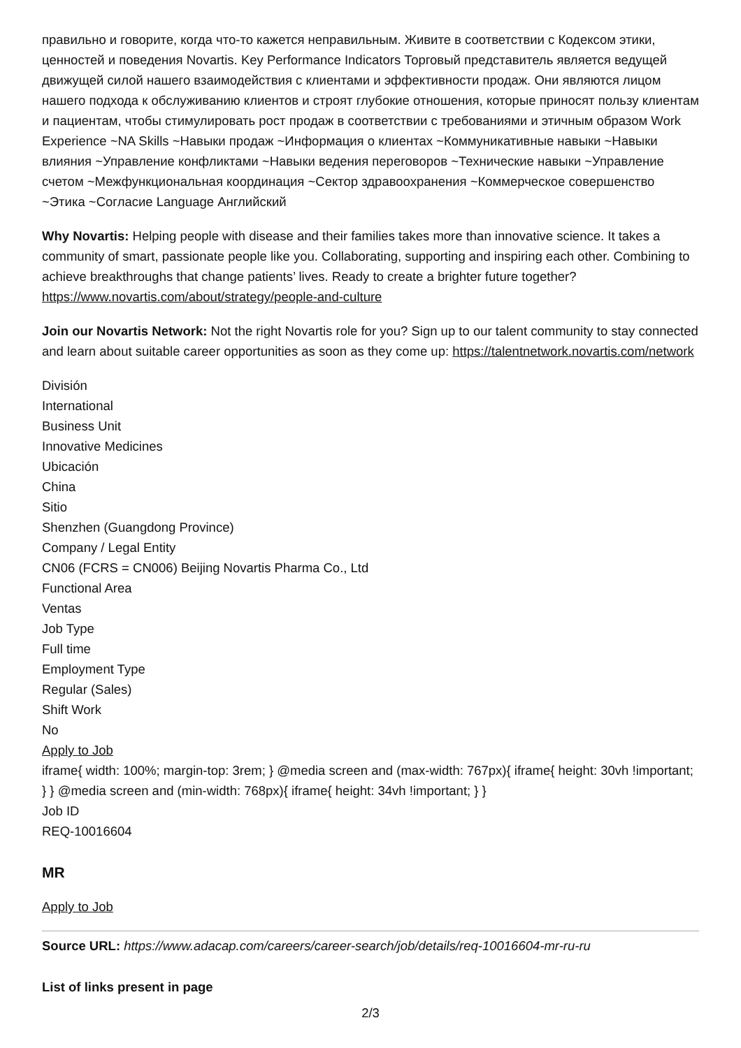правильно и говорите, когда что-то кажется неправильным. Живите в соответствии с Кодексом этики, ценностей и поведения Novartis. Key Performance Indicators Торговый представитель является ведущей движущей силой нашего взаимодействия с клиентами и эффективности продаж. Они являются лицом нашего подхода к обслуживанию клиентов и строят глубокие отношения, которые приносят пользу клиентам и пациентам, чтобы стимулировать рост продаж в соответствии с требованиями и этичным образом Work Experience ~NA Skills ~Навыки продаж ~Информация о клиентах ~Коммуникативные навыки ~Навыки влияния ~Управление конфликтами ~Навыки ведения переговоров ~Технические навыки ~Управление счетом ~Межфункциональная координация ~Сектор здравоохранения ~Коммерческое совершенство ~Этика ~Согласие Language Английский
Why Novartis: Helping people with disease and their families takes more than innovative science. It takes a community of smart, passionate people like you. Collaborating, supporting and inspiring each other. Combining to achieve breakthroughs that change patients’ lives. Ready to create a brighter future together? https://www.novartis.com/about/strategy/people-and-culture
Join our Novartis Network: Not the right Novartis role for you? Sign up to our talent community to stay connected and learn about suitable career opportunities as soon as they come up: https://talentnetwork.novartis.com/network
División
International
Business Unit
Innovative Medicines
Ubicación
China
Sitio
Shenzhen (Guangdong Province)
Company / Legal Entity
CN06 (FCRS = CN006) Beijing Novartis Pharma Co., Ltd
Functional Area
Ventas
Job Type
Full time
Employment Type
Regular (Sales)
Shift Work
No
Apply to Job
iframe{ width: 100%; margin-top: 3rem; } @media screen and (max-width: 767px){ iframe{ height: 30vh !important; } } @media screen and (min-width: 768px){ iframe{ height: 34vh !important; } }
Job ID
REQ-10016604
MR
Apply to Job
Source URL: https://www.adacap.com/careers/career-search/job/details/req-10016604-mr-ru-ru
List of links present in page
2/3